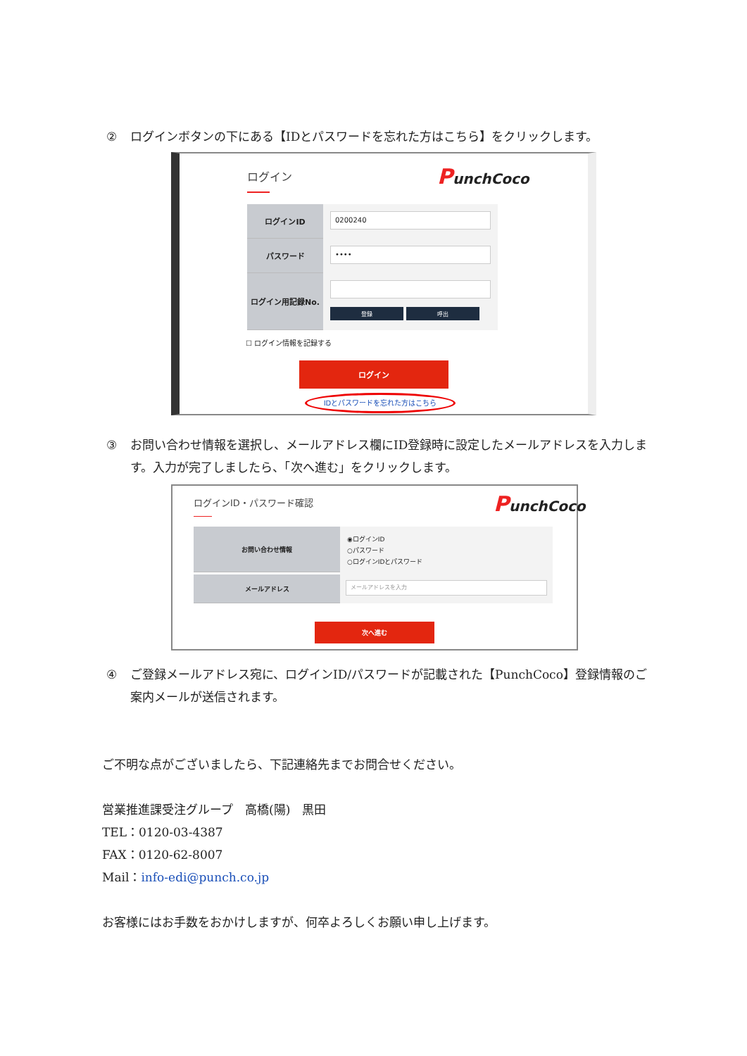② ログインボタンの下にある【IDとパスワードを忘れた方はこちら】をクリックします。
ログイン
PunchCoco
ログインID
0200240
パスワード
••••
ログイン用記録No.
登録 呼出
☐ ログイン情報を記録する
ログイン
IDとパスワードを忘れた方はこちら
③ お問い合わせ情報を選択し、メールアドレス欄にID登録時に設定したメールアドレスを入力します。入力が完了しましたら、「次へ進む」をクリックします。
ログインID・パスワード確認
PunchCoco
お問い合わせ情報
◉ログインID
○パスワード
○ログインIDとパスワード
メールアドレス
メールアドレスを入力
次へ進む
④ ご登録メールアドレス宛に、ログインID/パスワードが記載された【PunchCoco】登録情報のご案内メールが送信されます。
ご不明な点がございましたら、下記連絡先までお問合せください。
営業推進課受注グループ　高橋(陽)　黒田
TEL：0120-03-4387
FAX：0120-62-8007
Mail：info-edi@punch.co.jp
お客様にはお手数をおかけしますが、何卒よろしくお願い申し上げます。